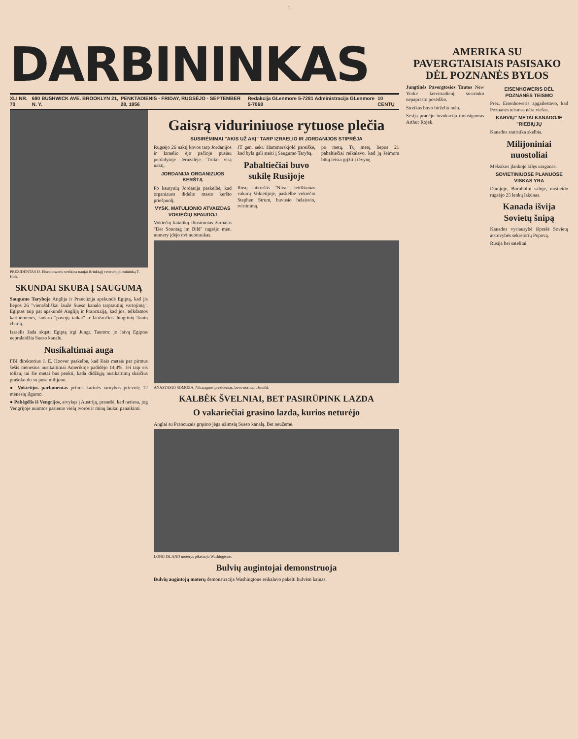1
DARBININKAS
XLI NR. 70 680 BUSHWICK AVE. BROOKLYN 21, N. Y. PENKTADIENIS - FRIDAY, RUGSĖJO - SEPTEMBER 28, 1956 Redakcija GLenmore 5-7281 Administracija GLenmore 5-7068 10 CENTŲ
PREZIDENTAS D. Eisenhoweris sveikina naujai išrinktąjį veteranų pirmininką T. Holt.
SKUNDAI SKUBA Į SAUGUMĄ
Saugumo Taryboje Anglija ir Prancūzija apskundė Egiptą, kad jis liepos 26 "vienašališkai laužė Sueso kanalo tarptautinį vartojimą". Egiptas taip pat apskundė Angliją ir Prancūziją, kad jos, telkdamos kariuomenes, sudaro "pavojų taikai" ir laužančios Jungtinių Tautų chartą.
Izraelis žada skųsti Egiptą irgi Jungt. Tautom: jo laivų Egiptas nepraleidžia Sueso kanalu.
Nusikaltimai auga
FBI direktorius J. E. Hoover paskelbė, kad šiais metais per pirmus šešis mėnesius nusikaltimai Amerikoje padidėjo 14,4%. Jei taip eis toliau, tai šie metai bus penkti, kada didžiųjų nusikaltimų skaičius prašoko du su puse milijono.
● Vokietijos parlamentas priims karinės tarnybos prievolę 12 mėnesių ilgumo.
● Pabėgėlis iš Vengrijos, atvykęs į Austriją, pranešė, kad netiesa, jog Vengrijoje nuimtos pasienio vielų tvoros ir minų laukai panaikinti.
Gaisrą viduriniuose rytuose plečia
SUSIRĖMIMAI "AKIS UŽ AKĮ" TARP IZRAELIO IR JORDANIJOS STIPRĖJA
Rugsėjo 26 naktį kovos tarp Jordanijos ir Izraelio ėjo pačioje pusiau perdalytoje Jeruzalėje. Truko visą naktį.
JORDANIJA ORGANIZUOS KERŠTĄ
Po kautynių Jordanija paskelbė, kad organizuos didelio masto keršto priešpuolį.
VYSK. MATULIONIO ATVAIZDAS VOKIEČIŲ SPAUDOJ
Vokiečių katalikų iliustruotas žurnalas "Der Sonntag im Bild" rugsėjo mėn. numery įdėjo dvi nuotraukas.
JT gen. sekr. Hammarskjold pareiškė, kad byla gali ateiti į Saugumo Tarybą.
Pabaltiečiai buvo sukilę Rusijoje
Rusų laikraštis "Niva", leidžiamas vakarų Vokietijoje, paskelbė vokiečio Stephen Strum, buvusio belaisvio, tvirtinimą.
po metų. Tų metų liepos 21 pabaltiečiai reikalavo, kad jų šeimom būtų leista grįžti į tėvynę.
ANASTASIO SOMOZA, Nikaraguos prezidentas, buvo norima užmušti.
KALBĖK ŠVELNIAI, BET PASIRŪPINK LAZDA
O vakariečiai grasino lazda, kurios neturėjo
Anglai su Prancūzais grąsino jėga užimsią Sueso kanalą. Bet neužėmė.
LONG ISLAND moterys piketuoja Washingtone.
Bulvių augintojai demonstruoja
Bulvių augintojų moterų demonstracija Washingtone reikalavo pakelti bulvėm kainas.
AMERIKA SU PAVERGTAISIAIS PASISAKO DĖL POZNANĖS BYLOS
Jungtinės Pavergtosios Tautos New Yorke ketvirtadienį susirinko nepaprasto posėdžio.
Streikas buvo birželio mėn.
Sesiją pradėjo invokacija monsignoras Arthur Rojek.
EISENHOWERIS DĖL POZNANĖS TEISMO
Prez. Eisenhoweris apgailestavo, kad Poznanės teismas nėra viešas.
KARVIŲ" METAI KANADOJE "RIEBIŲJŲ
Kanados statistika skelbia.
Milijoniniai nuostoliai
Meksikos įlankoje kilęs uraganas.
SOVIETINIUOSE PLANUOSE VISKAS YRA
Danijoje, Bornholm saloje, nusileido rugsėjo 25 lenkų lakūnas.
Kanada išvija Sovietų šnipą
Kanados vyriausybė išprašė Sovietų atstovybės sekretorių Popovą.
Rusija bei satelitai.